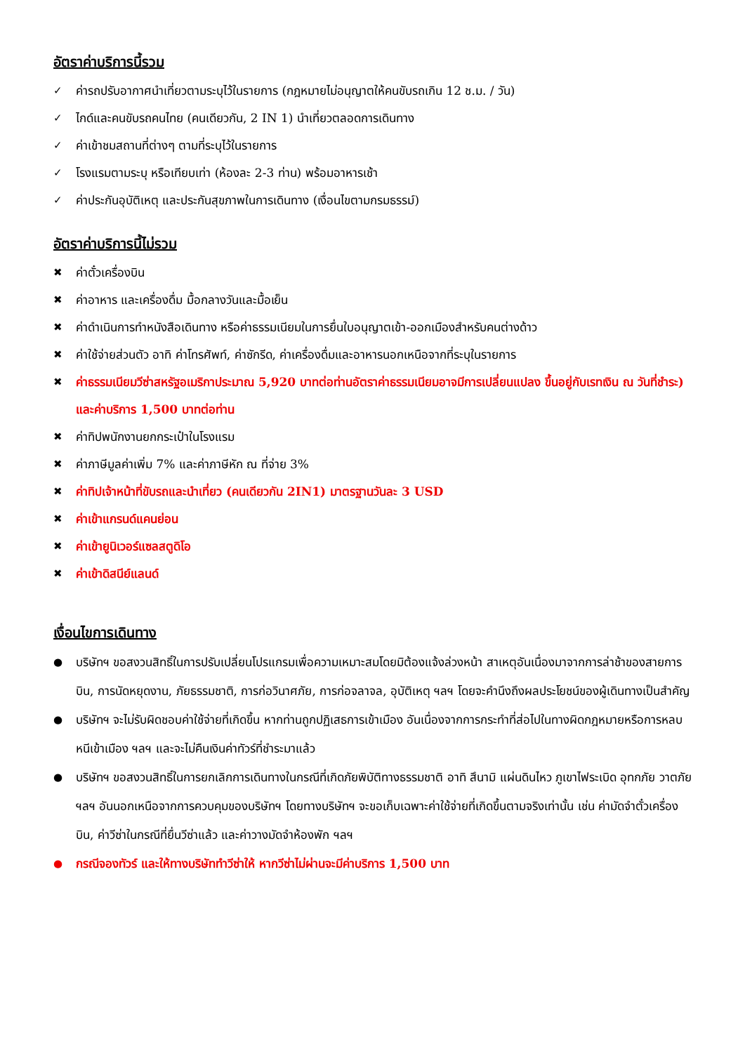อัตราค่าบริการนี้รวม
✓ ค่ารถปรับอากาศนำเที่ยวตามระบุไว้ในรายการ (กฎหมายไม่อนุญาตให้คนขับรถเกิน 12 ช.ม. / วัน)
✓ ไกด์และคนขับรถคนไทย (คนเดียวกัน, 2 IN 1) นำเที่ยวตลอดการเดินทาง
✓ ค่าเข้าชมสถานที่ต่างๆ ตามที่ระบุไว้ในรายการ
✓ โรงแรมตามระบุ หรือเทียบเท่า (ห้องละ 2-3 ท่าน) พร้อมอาหารเช้า
✓ ค่าประกันอุบัติเหตุ และประกันสุขภาพในการเดินทาง (เงื่อนไขตามกรมธรรม์)
อัตราค่าบริการนี้ไม่รวม
✖ ค่าตั๋วเครื่องบิน
✖ ค่าอาหาร และเครื่องดื่ม มื้อกลางวันและมื้อเย็น
✖ ค่าดำเนินการทำหนังสือเดินทาง หรือค่าธรรมเนียมในการยื่นใบอนุญาตเข้า-ออกเมืองสำหรับคนต่างด้าว
✖ ค่าใช้จ่ายส่วนตัว อาทิ ค่าโทรศัพท์, ค่าซักรีด, ค่าเครื่องดื่มและอาหารนอกเหนือจากที่ระบุในรายการ
✖ ค่าธรรมเนียมวีซ่าสหรัฐอเมริกาประมาณ 5,920 บาทต่อท่านอัตราค่าธรรมเนียมอาจมีการเปลี่ยนแปลง ขึ้นอยู่กับเรทเงิน ณ วันที่ชำระ) และค่าบริการ 1,500 บาทต่อท่าน
✖ ค่าทิปพนักงานยกกระเป๋าในโรงแรม
✖ ค่าภาษีมูลค่าเพิ่ม 7% และค่าภาษีหัก ณ ที่จ่าย 3%
✖ ค่าทิปเจ้าหน้าที่ขับรถและนำเที่ยว (คนเดียวกัน 2IN1) มาตรฐานวันละ 3 USD
✖ ค่าเข้าแกรนด์แคนย่อน
✖ ค่าเข้ายูนิเวอร์แซลสตูดิโอ
✖ ค่าเข้าดิสนีย์แลนด์
เงื่อนไขการเดินทาง
● บริษัทฯ ขอสงวนสิทธิ์ในการปรับเปลี่ยนโปรแกรมเพื่อความเหมาะสมโดยมิต้องแจ้งล่วงหน้า สาเหตุอันเนื่องมาจากการล่าช้าของสายการบิน, การนัดหยุดงาน, ภัยธรรมชาติ, การก่อวินาศภัย, การก่อจลาจล, อุบัติเหตุ ฯลฯ โดยจะคำนึงถึงผลประโยชน์ของผู้เดินทางเป็นสำคัญ
● บริษัทฯ จะไม่รับผิดชอบค่าใช้จ่ายที่เกิดขึ้น หากท่านถูกปฏิเสธการเข้าเมือง อันเนื่องจากการกระทำที่ส่อไปในทางผิดกฎหมายหรือการหลบหนีเข้าเมือง ฯลฯ และจะไม่คืนเงินค่าทัวร์ที่ชำระมาแล้ว
● บริษัทฯ ขอสงวนสิทธิ์ในการยกเลิกการเดินทางในกรณีที่เกิดภัยพิบัติทางธรรมชาติ อาทิ สึนามิ แผ่นดินไหว ภูเขาไฟระเบิด อุทกภัย วาตภัย ฯลฯ อันนอกเหนือจากการควบคุมของบริษัทฯ โดยทางบริษัทฯ จะขอเก็บเฉพาะค่าใช้จ่ายที่เกิดขึ้นตามจริงเท่านั้น เช่น ค่ามัดจำตั๋วเครื่องบิน, ค่าวีซ่าในกรณีที่ยื่นวีซ่าแล้ว และค่าวางมัดจำห้องพัก ฯลฯ
● กรณีจองทัวร์ และให้ทางบริษัททำวีซ่าให้ หากวีซ่าไม่ผ่านจะมีค่าบริการ 1,500 บาท